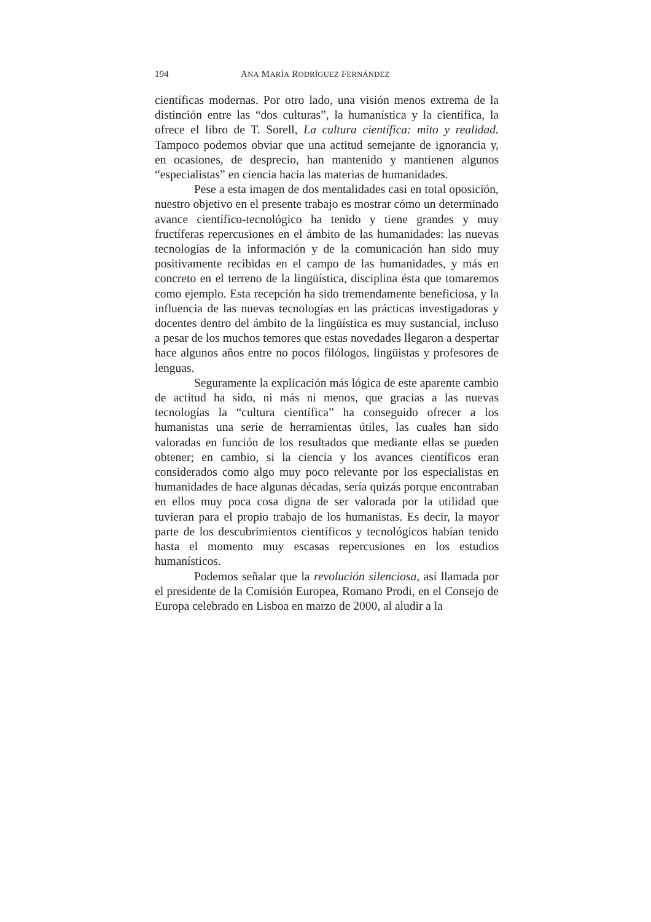194 ANA MARÍA RODRÍGUEZ FERNÁNDEZ
científicas modernas. Por otro lado, una visión menos extrema de la distinción entre las “dos culturas”, la humanística y la científica, la ofrece el libro de T. Sorell, La cultura científica: mito y realidad. Tampoco podemos obviar que una actitud semejante de ignorancia y, en ocasiones, de desprecio, han mantenido y mantienen algunos “especialistas” en ciencia hacia las materias de humanidades.
Pese a esta imagen de dos mentalidades casi en total oposición, nuestro objetivo en el presente trabajo es mostrar cómo un determinado avance científico-tecnológico ha tenido y tiene grandes y muy fructíferas repercusiones en el ámbito de las humanidades: las nuevas tecnologías de la información y de la comunicación han sido muy positivamente recibidas en el campo de las humanidades, y más en concreto en el terreno de la lingüística, disciplina ésta que tomaremos como ejemplo. Esta recepción ha sido tremendamente beneficiosa, y la influencia de las nuevas tecnologías en las prácticas investigadoras y docentes dentro del ámbito de la lingüística es muy sustancial, incluso a pesar de los muchos temores que estas novedades llegaron a despertar hace algunos años entre no pocos filólogos, lingüistas y profesores de lenguas.
Seguramente la explicación más lógica de este aparente cambio de actitud ha sido, ni más ni menos, que gracias a las nuevas tecnologías la “cultura científica” ha conseguido ofrecer a los humanistas una serie de herramientas útiles, las cuales han sido valoradas en función de los resultados que mediante ellas se pueden obtener; en cambio, si la ciencia y los avances científicos eran considerados como algo muy poco relevante por los especialistas en humanidades de hace algunas décadas, sería quizás porque encontraban en ellos muy poca cosa digna de ser valorada por la utilidad que tuvieran para el propio trabajo de los humanistas. Es decir, la mayor parte de los descubrimientos científicos y tecnológicos habían tenido hasta el momento muy escasas repercusiones en los estudios humanísticos.
Podemos señalar que la revolución silenciosa, así llamada por el presidente de la Comisión Europea, Romano Prodi, en el Consejo de Europa celebrado en Lisboa en marzo de 2000, al aludir a la